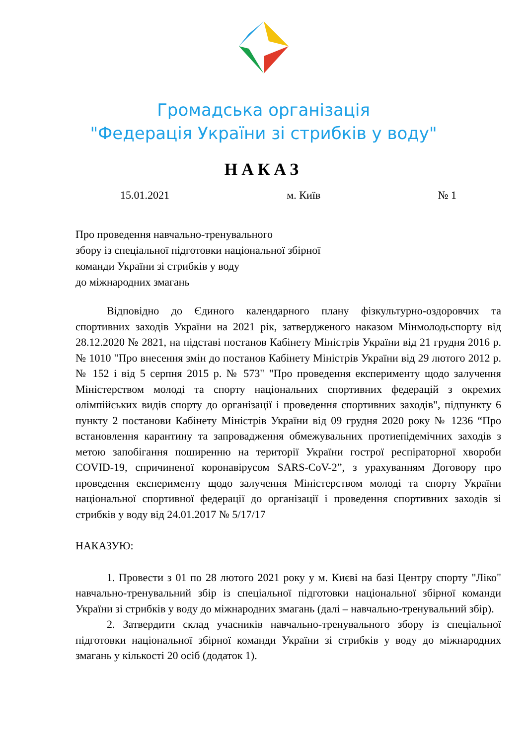Громадська організація
"Федерація України зі стрибків у воду"
НАКАЗ
15.01.2021 м. Київ № 1
Про проведення навчально-тренувального
збору із спеціальної підготовки національної збірної
команди України зі стрибків у воду
до міжнародних змагань
Відповідно до Єдиного календарного плану фізкультурно-оздоровчих та спортивних заходів України на 2021 рік, затвердженого наказом Мінмолодьспорту від 28.12.2020 № 2821, на підставі постанов Кабінету Міністрів України від 21 грудня 2016 р. № 1010 "Про внесення змін до постанов Кабінету Міністрів України від 29 лютого 2012 р. № 152 і від 5 серпня 2015 р. № 573" "Про проведення експерименту щодо залучення Міністерством молоді та спорту національних спортивних федерацій з окремих олімпійських видів спорту до організації і проведення спортивних заходів", підпункту 6 пункту 2 постанови Кабінету Міністрів України від 09 грудня 2020 року № 1236 “Про встановлення карантину та запровадження обмежувальних протиепідемічних заходів з метою запобігання поширенню на території України гострої респіраторної хвороби COVID-19, спричиненої коронавірусом SARS-CoV-2”, з урахуванням Договору про проведення експерименту щодо залучення Міністерством молоді та спорту України національної спортивної федерації до організації і проведення спортивних заходів зі стрибків у воду від 24.01.2017 № 5/17/17
НАКАЗУЮ:
1. Провести з 01 по 28 лютого 2021 року у м. Києві на базі Центру спорту "Ліко" навчально-тренувальний збір із спеціальної підготовки національної збірної команди України зі стрибків у воду до міжнародних змагань (далі – навчально-тренувальний збір).
2. Затвердити склад учасників навчально-тренувального збору із спеціальної підготовки національної збірної команди України зі стрибків у воду до міжнародних змагань у кількості 20 осіб (додаток 1).